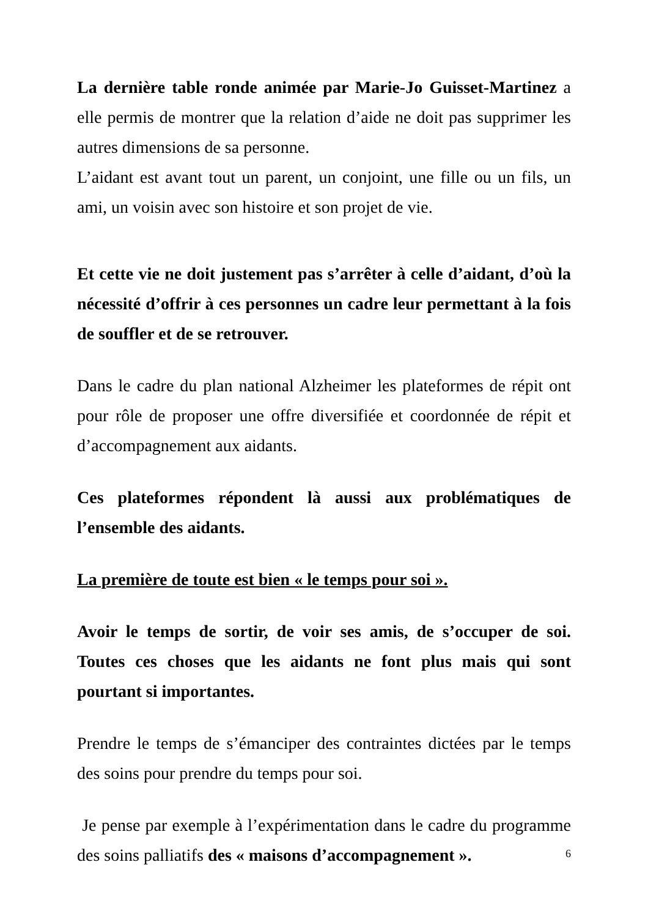La dernière table ronde animée par Marie-Jo Guisset-Martinez a elle permis de montrer que la relation d’aide ne doit pas supprimer les autres dimensions de sa personne.
L’aidant est avant tout un parent, un conjoint, une fille ou un fils, un ami, un voisin avec son histoire et son projet de vie.
Et cette vie ne doit justement pas s’arrêter à celle d’aidant, d’où la nécessité d’offrir à ces personnes un cadre leur permettant à la fois de souffler et de se retrouver.
Dans le cadre du plan national Alzheimer les plateformes de répit ont pour rôle de proposer une offre diversifiée et coordonnée de répit et d’accompagnement aux aidants.
Ces plateformes répondent là aussi aux problématiques de l’ensemble des aidants.
La première de toute est bien « le temps pour soi ».
Avoir le temps de sortir, de voir ses amis, de s’occuper de soi. Toutes ces choses que les aidants ne font plus mais qui sont pourtant si importantes.
Prendre le temps de s’émanciper des contraintes dictées par le temps des soins pour prendre du temps pour soi.
Je pense par exemple à l’expérimentation dans le cadre du programme des soins palliatifs des « maisons d’accompagnement ».
6